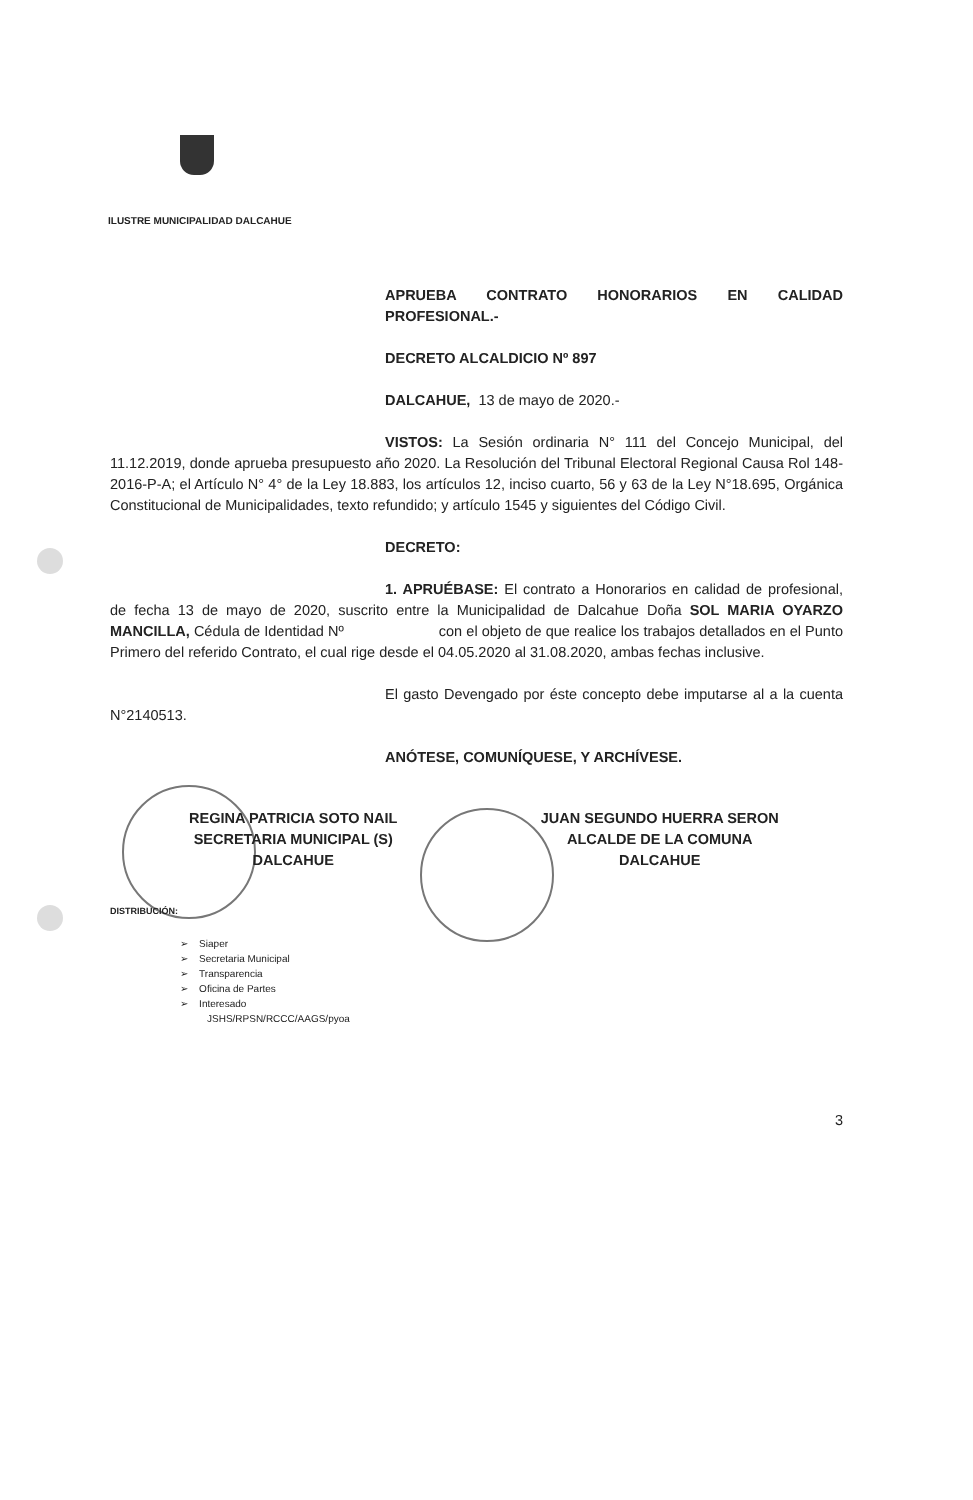ILUSTRE MUNICIPALIDAD DALCAHUE
APRUEBA CONTRATO HONORARIOS EN CALIDAD PROFESIONAL.-
DECRETO ALCALDICIO Nº 897
DALCAHUE, 13 de mayo de 2020.-
VISTOS: La Sesión ordinaria N° 111 del Concejo Municipal, del 11.12.2019, donde aprueba presupuesto año 2020. La Resolución del Tribunal Electoral Regional Causa Rol 148-2016-P-A; el Artículo N° 4° de la Ley 18.883, los artículos 12, inciso cuarto, 56 y 63 de la Ley N°18.695, Orgánica Constitucional de Municipalidades, texto refundido; y artículo 1545 y siguientes del Código Civil.
DECRETO:
1. APRUÉBASE: El contrato a Honorarios en calidad de profesional, de fecha 13 de mayo de 2020, suscrito entre la Municipalidad de Dalcahue Doña SOL MARIA OYARZO MANCILLA, Cédula de Identidad Nº con el objeto de que realice los trabajos detallados en el Punto Primero del referido Contrato, el cual rige desde el 04.05.2020 al 31.08.2020, ambas fechas inclusive.
El gasto Devengado por éste concepto debe imputarse al a la cuenta N°2140513.
ANÓTESE, COMUNÍQUESE, Y ARCHÍVESE.
REGINA PATRICIA SOTO NAIL
SECRETARIA MUNICIPAL (S)
DALCAHUE
JUAN SEGUNDO HUERRA SERON
ALCALDE DE LA COMUNA
DALCAHUE
DISTRIBUCIÓN:
➢ Siaper
➢ Secretaria Municipal
➢ Transparencia
➢ Oficina de Partes
➢ Interesado
JSHS/RPSN/RCCC/AAGS/pyoa
3